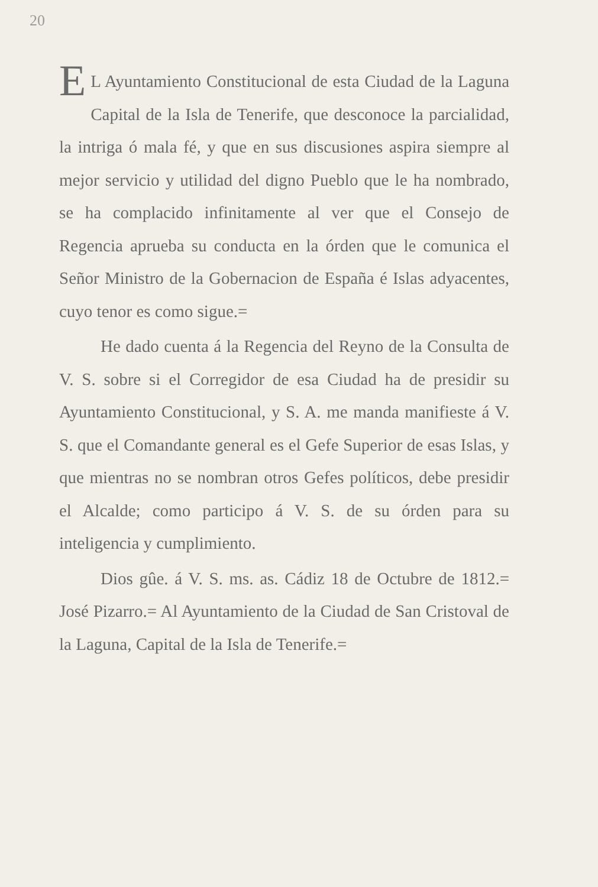20
EL Ayuntamiento Constitucional de esta Ciudad de la Laguna Capital de la Isla de Tenerife, que desconoce la parcialidad, la intriga ó mala fé, y que en sus discusiones aspira siempre al mejor servicio y utilidad del digno Pueblo que le ha nombrado, se ha complacido infinitamente al ver que el Consejo de Regencia aprueba su conducta en la órden que le comunica el Señor Ministro de la Gobernacion de España é Islas adyacentes, cuyo tenor es como sigue.=
He dado cuenta á la Regencia del Reyno de la Consulta de V. S. sobre si el Corregidor de esa Ciudad ha de presidir su Ayuntamiento Constitucional, y S. A. me manda manifieste á V. S. que el Comandante general es el Gefe Superior de esas Islas, y que mientras no se nombran otros Gefes políticos, debe presidir el Alcalde; como participo á V. S. de su órden para su inteligencia y cumplimiento.
Dios gûe. á V. S. ms. as. Cádiz 18 de Octubre de 1812.= José Pizarro.= Al Ayuntamiento de la Ciudad de San Cristoval de la Laguna, Capital de la Isla de Tenerife.=